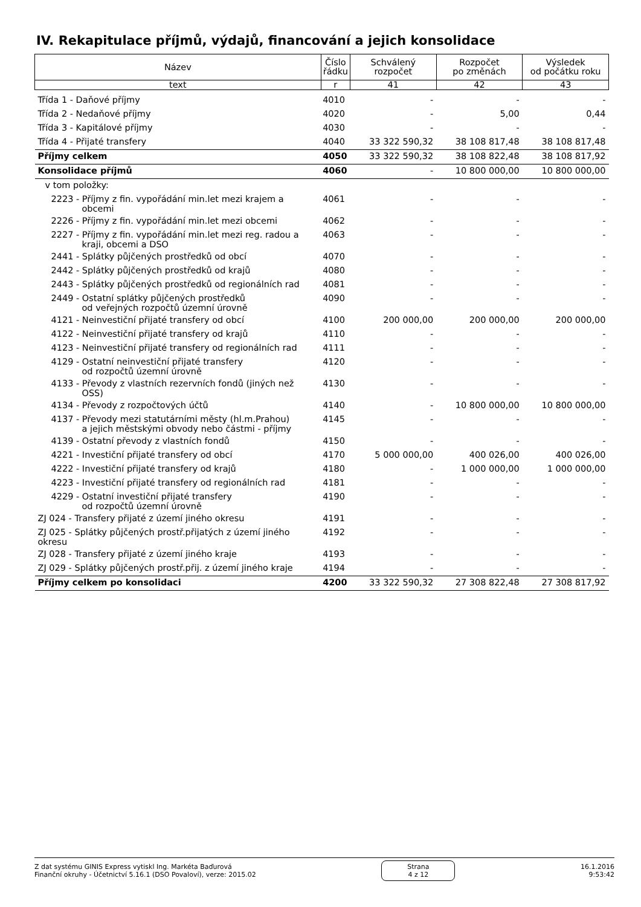IV. Rekapitulace příjmů, výdajů, financování a jejich konsolidace
| Název | Číslo řádku | Schválený rozpočet | Rozpočet po změnách | Výsledek od počátku roku |
| --- | --- | --- | --- | --- |
| text | r | 41 | 42 | 43 |
| Třída 1 - Daňové příjmy | 4010 | - | - | - |
| Třída 2 - Nedaňové příjmy | 4020 | - | 5,00 | 0,44 |
| Třída 3 - Kapitálové příjmy | 4030 | - | - | - |
| Třída 4 - Přijaté transfery | 4040 | 33 322 590,32 | 38 108 817,48 | 38 108 817,48 |
| Příjmy celkem | 4050 | 33 322 590,32 | 38 108 822,48 | 38 108 817,92 |
| Konsolidace příjmů | 4060 | - | 10 800 000,00 | 10 800 000,00 |
| v tom položky: | | | | |
| 2223 - Příjmy z fin. vypořádání min.let mezi krajem a obcemi | 4061 | - | - | - |
| 2226 - Příjmy z fin. vypořádání min.let mezi obcemi | 4062 | - | - | - |
| 2227 - Příjmy z fin. vypořádání min.let mezi reg. radou a kraji, obcemi a DSO | 4063 | - | - | - |
| 2441 - Splátky půjčených prostředků od obcí | 4070 | - | - | - |
| 2442 - Splátky půjčených prostředků od krajů | 4080 | - | - | - |
| 2443 - Splátky půjčených prostředků od regionálních rad | 4081 | - | - | - |
| 2449 - Ostatní splátky půjčených prostředků od veřejných rozpočtů územní úrovně | 4090 | - | - | - |
| 4121 - Neinvestiční přijaté transfery od obcí | 4100 | 200 000,00 | 200 000,00 | 200 000,00 |
| 4122 - Neinvestiční přijaté transfery od krajů | 4110 | - | - | - |
| 4123 - Neinvestiční přijaté transfery od regionálních rad | 4111 | - | - | - |
| 4129 - Ostatní neinvestiční přijaté transfery od rozpočtů územní úrovně | 4120 | - | - | - |
| 4133 - Převody z vlastních rezervních fondů (jiných než OSS) | 4130 | - | - | - |
| 4134 - Převody z rozpočtových účtů | 4140 | - | 10 800 000,00 | 10 800 000,00 |
| 4137 - Převody mezi statutárními městy (hl.m.Prahou) a jejich městskými obvody nebo částmi - příjmy | 4145 | - | - | - |
| 4139 - Ostatní převody z vlastních fondů | 4150 | - | - | - |
| 4221 - Investiční přijaté transfery od obcí | 4170 | 5 000 000,00 | 400 026,00 | 400 026,00 |
| 4222 - Investiční přijaté transfery od krajů | 4180 | - | 1 000 000,00 | 1 000 000,00 |
| 4223 - Investiční přijaté transfery od regionálních rad | 4181 | - | - | - |
| 4229 - Ostatní investiční přijaté transfery od rozpočtů územní úrovně | 4190 | - | - | - |
| ZJ 024 - Transfery přijaté z území jiného okresu | 4191 | - | - | - |
| ZJ 025 - Splátky půjčených prostř.přijatých z území jiného okresu | 4192 | - | - | - |
| ZJ 028 - Transfery přijaté z území jiného kraje | 4193 | - | - | - |
| ZJ 029 - Splátky půjčených prostř.přij. z území jiného kraje | 4194 | - | - | - |
| Příjmy celkem po konsolidaci | 4200 | 33 322 590,32 | 27 308 822,48 | 27 308 817,92 |
Z dat systému GINIS Express vytiskl Ing. Markéta Baďurová
Finanční okruhy - Účetnictví 5.16.1 (DSO Povaloví), verze: 2015.02
Strana
4 z 12
16.1.2016
9:53:42